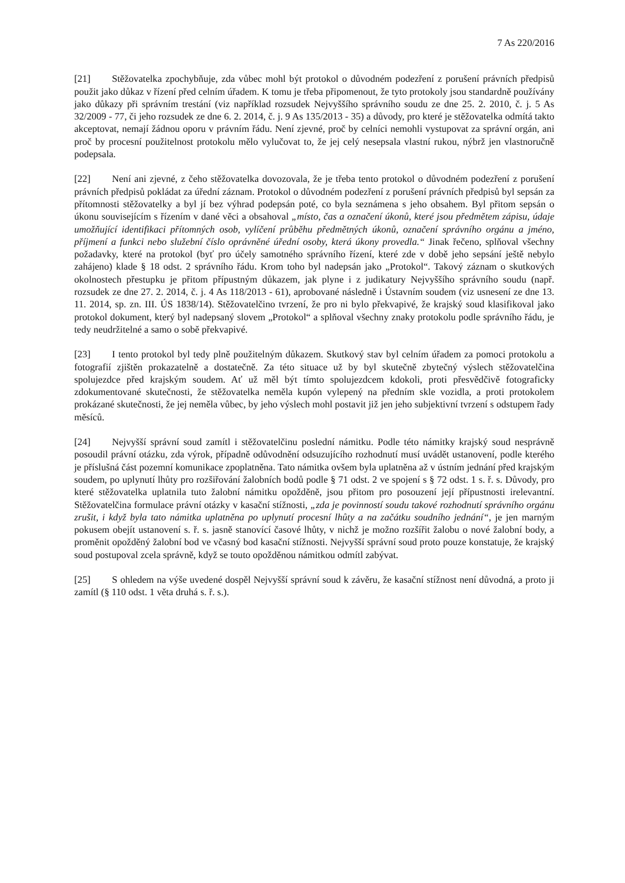7 As 220/2016
[21] Stěžovatelka zpochybňuje, zda vůbec mohl být protokol o důvodném podezření z porušení právních předpisů použit jako důkaz v řízení před celním úřadem. K tomu je třeba připomenout, že tyto protokoly jsou standardně používány jako důkazy při správním trestání (viz například rozsudek Nejvyššího správního soudu ze dne 25. 2. 2010, č. j. 5 As 32/2009 - 77, či jeho rozsudek ze dne 6. 2. 2014, č. j. 9 As 135/2013 - 35) a důvody, pro které je stěžovatelka odmítá takto akceptovat, nemají žádnou oporu v právním řádu. Není zjevné, proč by celníci nemohli vystupovat za správní orgán, ani proč by procesní použitelnost protokolu mělo vylučovat to, že jej celý nesepsala vlastní rukou, nýbrž jen vlastnoručně podepsala.
[22] Není ani zjevné, z čeho stěžovatelka dovozovala, že je třeba tento protokol o důvodném podezření z porušení právních předpisů pokládat za úřední záznam. Protokol o důvodném podezření z porušení právních předpisů byl sepsán za přítomnosti stěžovatelky a byl jí bez výhrad podepsán poté, co byla seznámena s jeho obsahem. Byl přitom sepsán o úkonu souvisejícím s řízením v dané věci a obsahoval „místo, čas a označení úkonů, které jsou předmětem zápisu, údaje umožňující identifikaci přítomných osob, vylíčení průběhu předmětných úkonů, označení správního orgánu a jméno, příjmení a funkci nebo služební číslo oprávněné úřední osoby, která úkony provedla.“ Jinak řečeno, splňoval všechny požadavky, které na protokol (byť pro účely samotného správního řízení, které zde v době jeho sepsání ještě nebylo zahájeno) klade § 18 odst. 2 správního řádu. Krom toho byl nadepsán jako „Protokol“. Takový záznam o skutkových okolnostech přestupku je přitom přípustným důkazem, jak plyne i z judikatury Nejvyššího správního soudu (např. rozsudek ze dne 27. 2. 2014, č. j. 4 As 118/2013 - 61), aprobované následně i Ústavním soudem (viz usnesení ze dne 13. 11. 2014, sp. zn. III. ÚS 1838/14). Stěžovatelčino tvrzení, že pro ni bylo překvapivé, že krajský soud klasifikoval jako protokol dokument, který byl nadepsaný slovem „Protokol“ a splňoval všechny znaky protokolu podle správního řádu, je tedy neudržitelné a samo o sobě překvapivé.
[23] I tento protokol byl tedy plně použitelným důkazem. Skutkový stav byl celním úřadem za pomoci protokolu a fotografií zjištěn prokazatelně a dostatečně. Za této situace už by byl skutečně zbytečný výslech stěžovatelčina spolujezdce před krajským soudem. Ať už měl být tímto spolujezdcem kdokoli, proti přesvědčivě fotograficky zdokumentované skutečnosti, že stěžovatelka neměla kupón vylepený na předním skle vozidla, a proti protokolem prokázané skutečnosti, že jej neměla vůbec, by jeho výslech mohl postavit již jen jeho subjektivní tvrzení s odstupem řady měsíců.
[24] Nejvyšší správní soud zamítl i stěžovatelčinu poslední námitku. Podle této námitky krajský soud nesprávně posoudil právní otázku, zda výrok, případně odůvodnění odsuzujícího rozhodnutí musí uvádět ustanovení, podle kterého je příslušná část pozemní komunikace zpoplatněna. Tato námitka ovšem byla uplatněna až v ústním jednání před krajským soudem, po uplynutí lhůty pro rozšiřování žalobních bodů podle § 71 odst. 2 ve spojení s § 72 odst. 1 s. ř. s. Důvody, pro které stěžovatelka uplatnila tuto žalobní námitku opožděně, jsou přitom pro posouzení její přípustnosti irelevantní. Stěžovatelčina formulace právní otázky v kasační stížnosti, „zda je povinností soudu takové rozhodnutí správního orgánu zrušit, i když byla tato námitka uplatněna po uplynutí procesní lhůty a na začátku soudního jednání“, je jen marným pokusem obejít ustanovení s. ř. s. jasně stanovící časové lhůty, v nichž je možno rozšířit žalobu o nové žalobní body, a proměnit opožděný žalobní bod ve včasný bod kasační stížnosti. Nejvyšší správní soud proto pouze konstatuje, že krajský soud postupoval zcela správně, když se touto opožděnou námitkou odmítl zabývat.
[25] S ohledem na výše uvedené dospěl Nejvyšší správní soud k závěru, že kasační stížnost není důvodná, a proto ji zamítl (§ 110 odst. 1 věta druhá s. ř. s.).